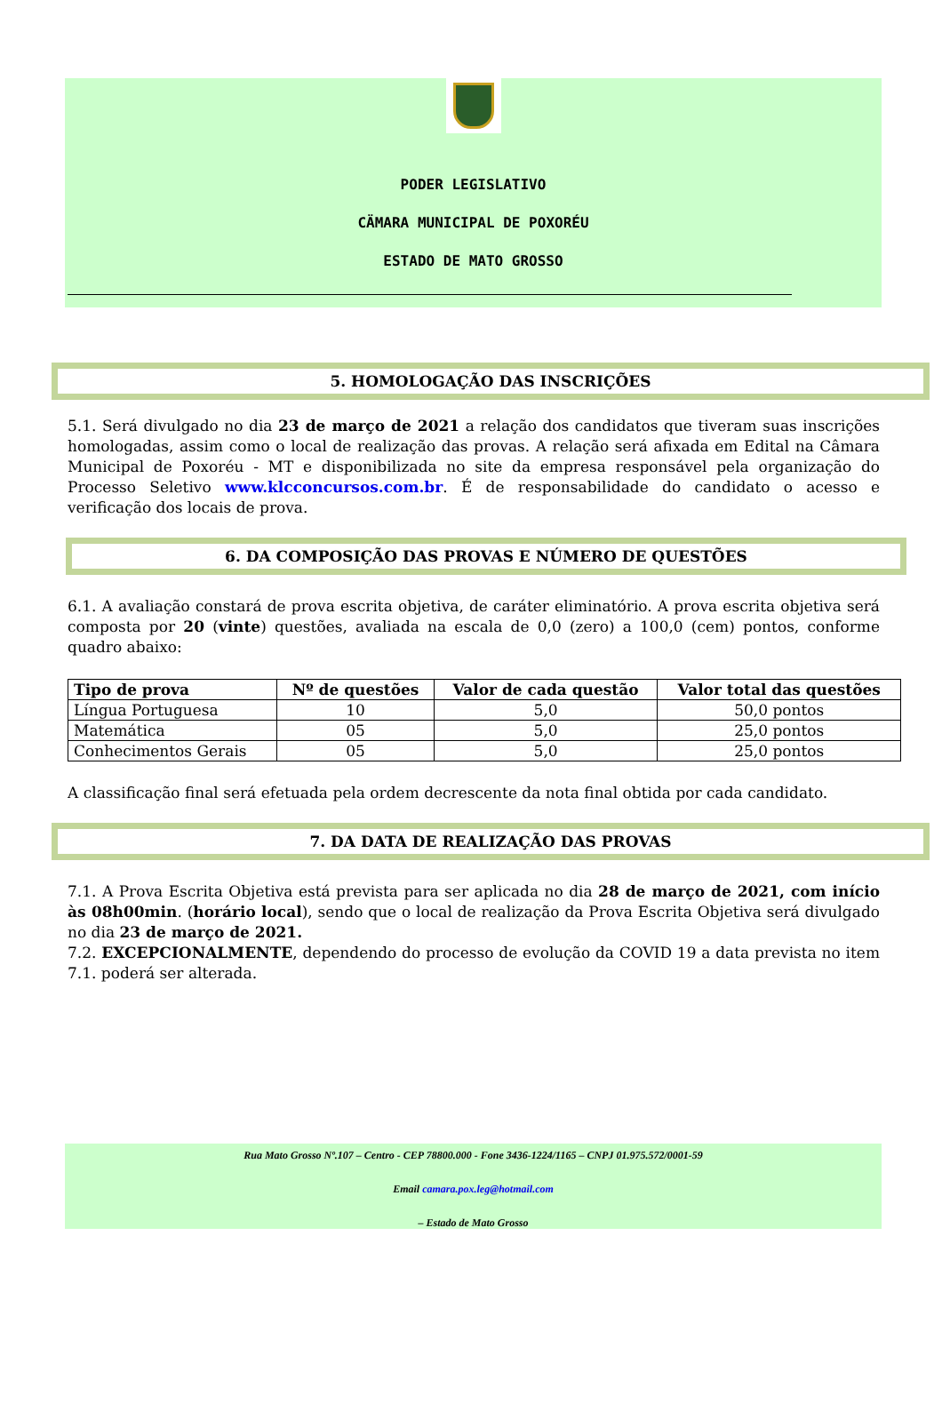PODER LEGISLATIVO
CÄMARA MUNICIPAL DE POXORÉU
ESTADO DE MATO GROSSO
5. HOMOLOGAÇÃO DAS INSCRIÇÕES
5.1. Será divulgado no dia 23 de março de 2021 a relação dos candidatos que tiveram suas inscrições homologadas, assim como o local de realização das provas. A relação será afixada em Edital na Câmara Municipal de Poxoréu - MT e disponibilizada no site da empresa responsável pela organização do Processo Seletivo www.klcconcursos.com.br. É de responsabilidade do candidato o acesso e verificação dos locais de prova.
6. DA COMPOSIÇÃO DAS PROVAS E NÚMERO DE QUESTÕES
6.1. A avaliação constará de prova escrita objetiva, de caráter eliminatório. A prova escrita objetiva será composta por 20 (vinte) questões, avaliada na escala de 0,0 (zero) a 100,0 (cem) pontos, conforme quadro abaixo:
| Tipo de prova | Nº de questões | Valor de cada questão | Valor total das questões |
| --- | --- | --- | --- |
| Língua Portuguesa | 10 | 5,0 | 50,0 pontos |
| Matemática | 05 | 5,0 | 25,0 pontos |
| Conhecimentos Gerais | 05 | 5,0 | 25,0 pontos |
A classificação final será efetuada pela ordem decrescente da nota final obtida por cada candidato.
7. DA DATA DE REALIZAÇÃO DAS PROVAS
7.1. A Prova Escrita Objetiva está prevista para ser aplicada no dia 28 de março de 2021, com início às 08h00min. (horário local), sendo que o local de realização da Prova Escrita Objetiva será divulgado no dia 23 de março de 2021.
7.2. EXCEPCIONALMENTE, dependendo do processo de evolução da COVID 19 a data prevista no item 7.1. poderá ser alterada.
Rua Mato Grosso Nº.107 – Centro - CEP 78800.000 - Fone 3436-1224/1165 – CNPJ 01.975.572/0001-59
Email camara.pox.leg@hotmail.com
– Estado de Mato Grosso